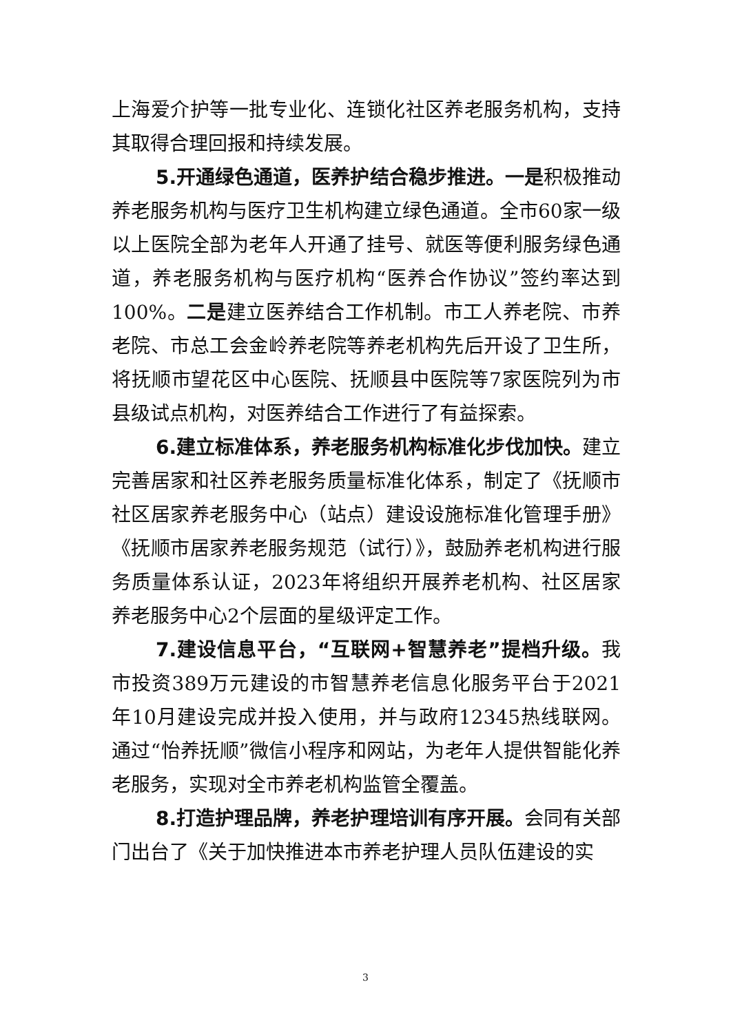上海爱介护等一批专业化、连锁化社区养老服务机构，支持其取得合理回报和持续发展。
5.开通绿色通道，医养护结合稳步推进。一是积极推动养老服务机构与医疗卫生机构建立绿色通道。全市60家一级以上医院全部为老年人开通了挂号、就医等便利服务绿色通道，养老服务机构与医疗机构“医养合作协议”签约率达到100%。二是建立医养结合工作机制。市工人养老院、市养老院、市总工会金岭养老院等养老机构先后开设了卫生所，将抚顺市望花区中心医院、抚顺县中医院等7家医院列为市县级试点机构，对医养结合工作进行了有益探索。
6.建立标准体系，养老服务机构标准化步伐加快。建立完善居家和社区养老服务质量标准化体系，制定了《抚顺市社区居家养老服务中心（站点）建设设施标准化管理手册》《抚顺市居家养老服务规范（试行）》，鼓励养老机构进行服务质量体系认证，2023年将组织开展养老机构、社区居家养老服务中心2个层面的星级评定工作。
7.建设信息平台，“互联网+智慧养老”提档升级。我市投资389万元建设的市智慧养老信息化服务平台于2021年10月建设完成并投入使用，并与政府12345热线联网。通过“怡养抚顺”微信小程序和网站，为老年人提供智能化养老服务，实现对全市养老机构监管全覆盖。
8.打造护理品牌，养老护理培训有序开展。会同有关部门出台了《关于加快推进本市养老护理人员队伍建设的实
3